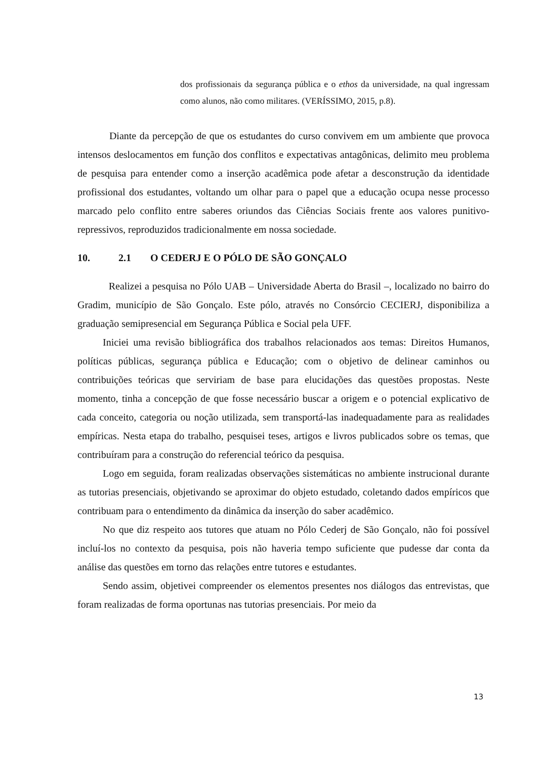dos profissionais da segurança pública e o ethos da universidade, na qual ingressam como alunos, não como militares. (VERÍSSIMO, 2015, p.8).
Diante da percepção de que os estudantes do curso convivem em um ambiente que provoca intensos deslocamentos em função dos conflitos e expectativas antagônicas, delimito meu problema de pesquisa para entender como a inserção acadêmica pode afetar a desconstrução da identidade profissional dos estudantes, voltando um olhar para o papel que a educação ocupa nesse processo marcado pelo conflito entre saberes oriundos das Ciências Sociais frente aos valores punitivo-repressivos, reproduzidos tradicionalmente em nossa sociedade.
10. 2.1 O CEDERJ E O PÓLO DE SÃO GONÇALO
Realizei a pesquisa no Pólo UAB – Universidade Aberta do Brasil –, localizado no bairro do Gradim, município de São Gonçalo. Este pólo, através no Consórcio CECIERJ, disponibiliza a graduação semipresencial em Segurança Pública e Social pela UFF.
Iniciei uma revisão bibliográfica dos trabalhos relacionados aos temas: Direitos Humanos, políticas públicas, segurança pública e Educação; com o objetivo de delinear caminhos ou contribuições teóricas que serviriam de base para elucidações das questões propostas. Neste momento, tinha a concepção de que fosse necessário buscar a origem e o potencial explicativo de cada conceito, categoria ou noção utilizada, sem transportá-las inadequadamente para as realidades empíricas. Nesta etapa do trabalho, pesquisei teses, artigos e livros publicados sobre os temas, que contribuíram para a construção do referencial teórico da pesquisa.
Logo em seguida, foram realizadas observações sistemáticas no ambiente instrucional durante as tutorias presenciais, objetivando se aproximar do objeto estudado, coletando dados empíricos que contribuam para o entendimento da dinâmica da inserção do saber acadêmico.
No que diz respeito aos tutores que atuam no Pólo Cederj de São Gonçalo, não foi possível incluí-los no contexto da pesquisa, pois não haveria tempo suficiente que pudesse dar conta da análise das questões em torno das relações entre tutores e estudantes.
Sendo assim, objetivei compreender os elementos presentes nos diálogos das entrevistas, que foram realizadas de forma oportunas nas tutorias presenciais. Por meio da
13